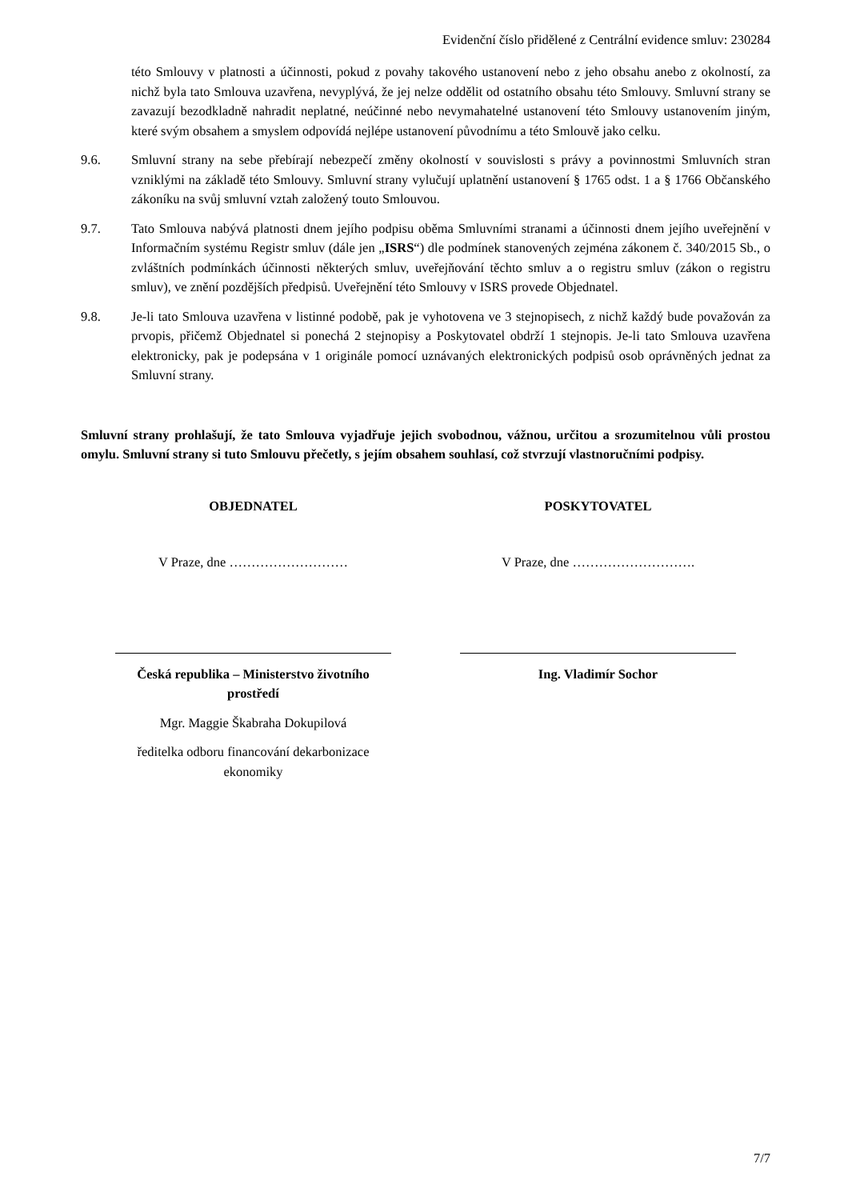Evidenční číslo přidělené z Centrální evidence smluv: 230284
této Smlouvy v platnosti a účinnosti, pokud z povahy takového ustanovení nebo z jeho obsahu anebo z okolností, za nichž byla tato Smlouva uzavřena, nevyplývá, že jej nelze oddělit od ostatního obsahu této Smlouvy. Smluvní strany se zavazují bezodkladně nahradit neplatné, neúčinné nebo nevymahatelné ustanovení této Smlouvy ustanovením jiným, které svým obsahem a smyslem odpovídá nejlépe ustanovení původnímu a této Smlouvě jako celku.
9.6. Smluvní strany na sebe přebírají nebezpečí změny okolností v souvislosti s právy a povinnostmi Smluvních stran vzniklými na základě této Smlouvy. Smluvní strany vylučují uplatnění ustanovení § 1765 odst. 1 a § 1766 Občanského zákoníku na svůj smluvní vztah založený touto Smlouvou.
9.7. Tato Smlouva nabývá platnosti dnem jejího podpisu oběma Smluvními stranami a účinnosti dnem jejího uveřejnění v Informačním systému Registr smluv (dále jen „ISRS“) dle podmínek stanovených zejména zákonem č. 340/2015 Sb., o zvláštních podmínkách účinnosti některých smluv, uveřejňování těchto smluv a o registru smluv (zákon o registru smluv), ve znění pozdějších předpisů. Uveřejnění této Smlouvy v ISRS provede Objednatel.
9.8. Je-li tato Smlouva uzavřena v listinné podobě, pak je vyhotovena ve 3 stejnopisech, z nichž každý bude považován za prvopis, přičemž Objednatel si ponechá 2 stejnopisy a Poskytovatel obdrží 1 stejnopis. Je-li tato Smlouva uzavřena elektronicky, pak je podepsána v 1 originále pomocí uznávaných elektronických podpisů osob oprávněných jednat za Smluvní strany.
Smluvní strany prohlašují, že tato Smlouva vyjadřuje jejich svobodnou, vážnou, určitou a srozumitelnou vůli prostou omylu. Smluvní strany si tuto Smlouvu přečetly, s jejím obsahem souhlasí, což stvrzují vlastnoručními podpisy.
OBJEDNATEL POSKYTOVATEL
V Praze, dne ……………………… V Praze, dne ……………………….
Česká republika – Ministerstvo životního
prostředí
Mgr. Maggie Škabraha Dokupilová
ředitelka odboru financování dekarbonizace
ekonomiky
Ing. Vladimír Sochor
7/7